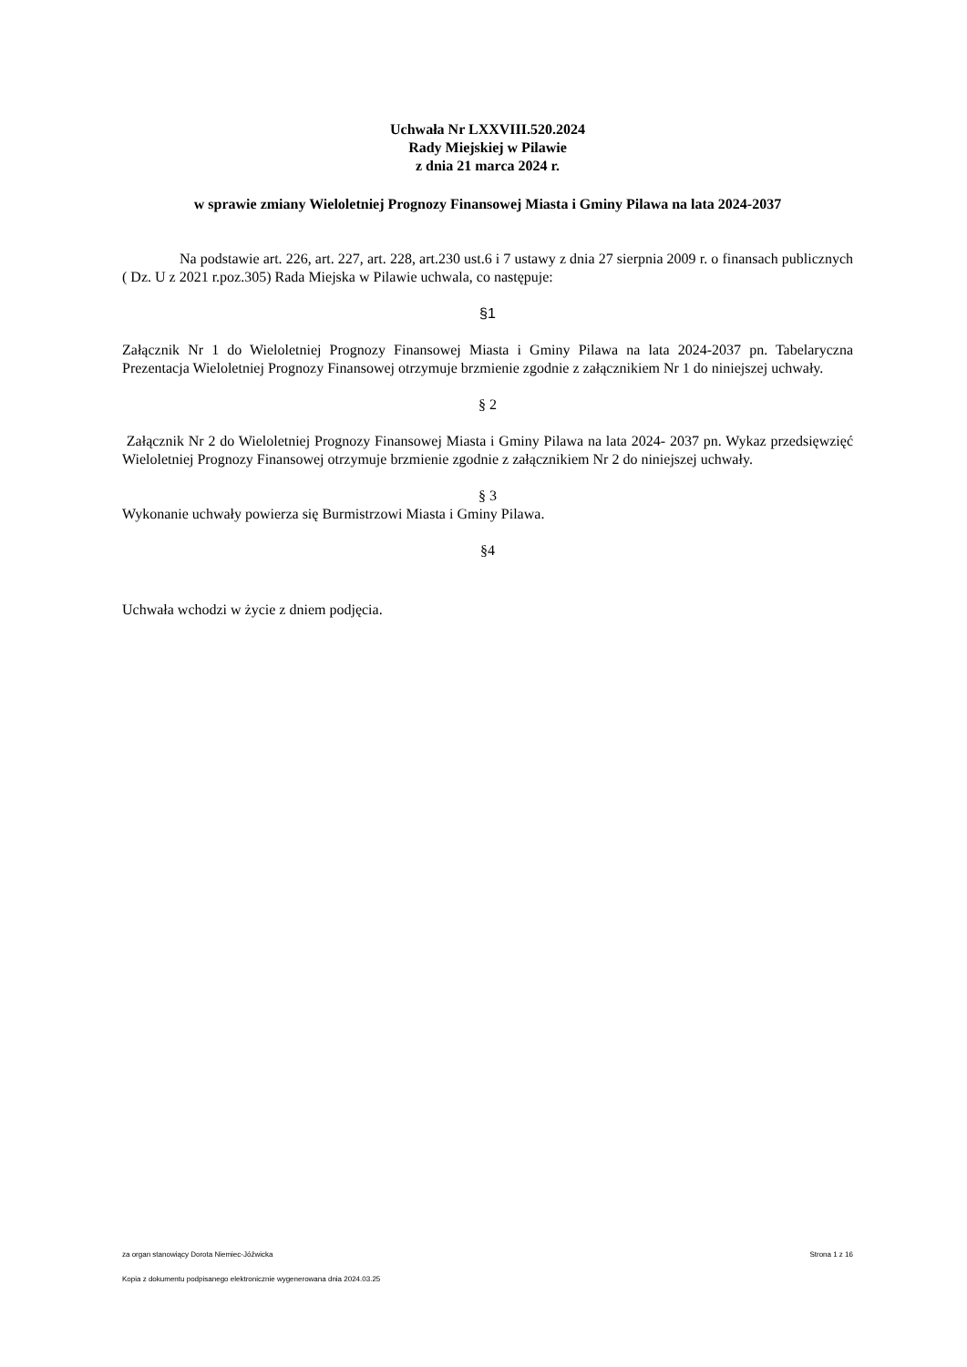Uchwała Nr LXXVIII.520.2024
Rady Miejskiej w Pilawie
z dnia 21 marca 2024 r.
w sprawie zmiany Wieloletniej Prognozy Finansowej Miasta i Gminy Pilawa na lata 2024-2037
Na podstawie art. 226, art. 227, art. 228, art.230 ust.6 i 7 ustawy z dnia 27 sierpnia 2009 r. o finansach publicznych ( Dz. U z 2021 r.poz.305) Rada Miejska w Pilawie uchwala, co następuje:
§1
Załącznik Nr 1 do Wieloletniej Prognozy Finansowej Miasta i Gminy Pilawa na lata 2024-2037 pn. Tabelaryczna Prezentacja Wieloletniej Prognozy Finansowej otrzymuje brzmienie zgodnie z załącznikiem Nr 1 do niniejszej uchwały.
§ 2
Załącznik Nr 2 do Wieloletniej Prognozy Finansowej Miasta i Gminy Pilawa na lata 2024- 2037 pn. Wykaz przedsięwzięć Wieloletniej Prognozy Finansowej otrzymuje brzmienie zgodnie z załącznikiem Nr 2 do niniejszej uchwały.
§ 3
Wykonanie uchwały powierza się Burmistrzowi Miasta i Gminy Pilawa.
§4
Uchwała wchodzi w życie z dniem podjęcia.
za organ stanowiący Dorota Niemiec-Jóźwicka Strona 1 z 16
Kopia z dokumentu podpisanego elektronicznie wygenerowana dnia 2024.03.25